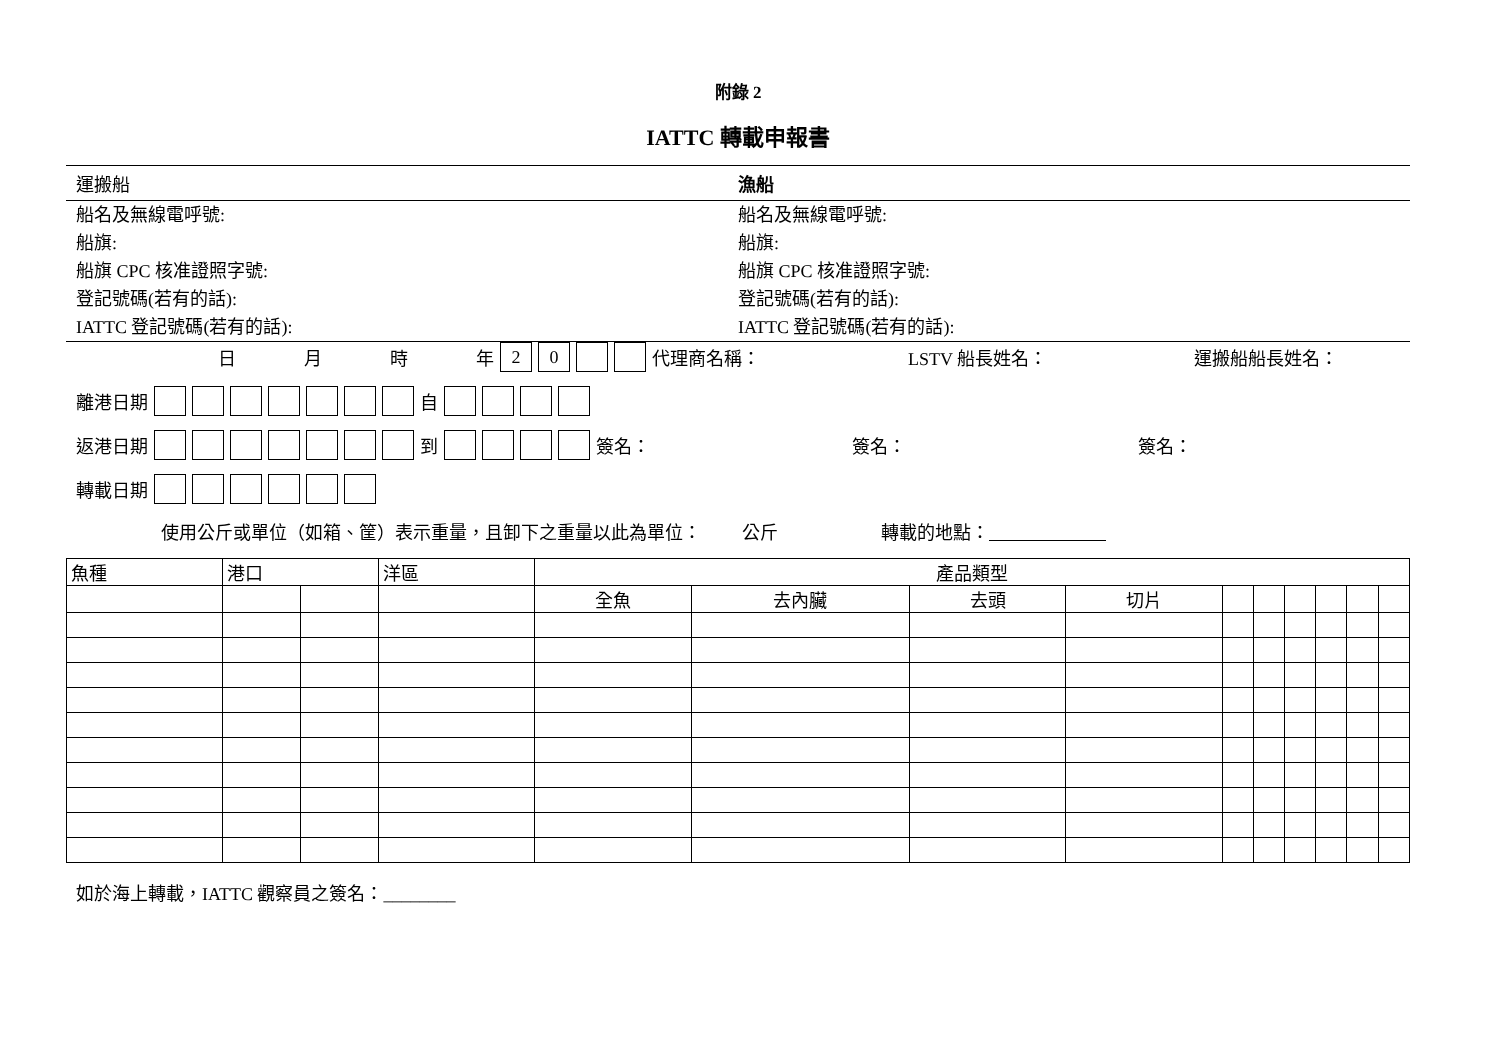附錄 2
IATTC 轉載申報書
運搬船 漁船
船名及無線電呼號:
船旗:
船旗 CPC 核准證照字號:
登記號碼(若有的話):
IATTC 登記號碼(若有的話):
船名及無線電呼號:
船旗:
船旗 CPC 核准證照字號:
登記號碼(若有的話):
IATTC 登記號碼(若有的話):
日月時年 20 代理商名稱： LSTV 船長姓名： 運搬船船長姓名：
離港日期 自
返港日期 到 簽名： 簽名： 簽名：
轉載日期
使用公斤或單位（如箱、筐）表示重量，且卸下之重量以此為單位： 公斤 轉載的地點：
| 魚種 | 港口 | | 洋區 | 產品類型 | | | | | | | | | |
| | | | | 全魚 | 去內臟 | 去頭 | 切片 | | | | | | |
如於海上轉載，IATTC 觀察員之簽名：________